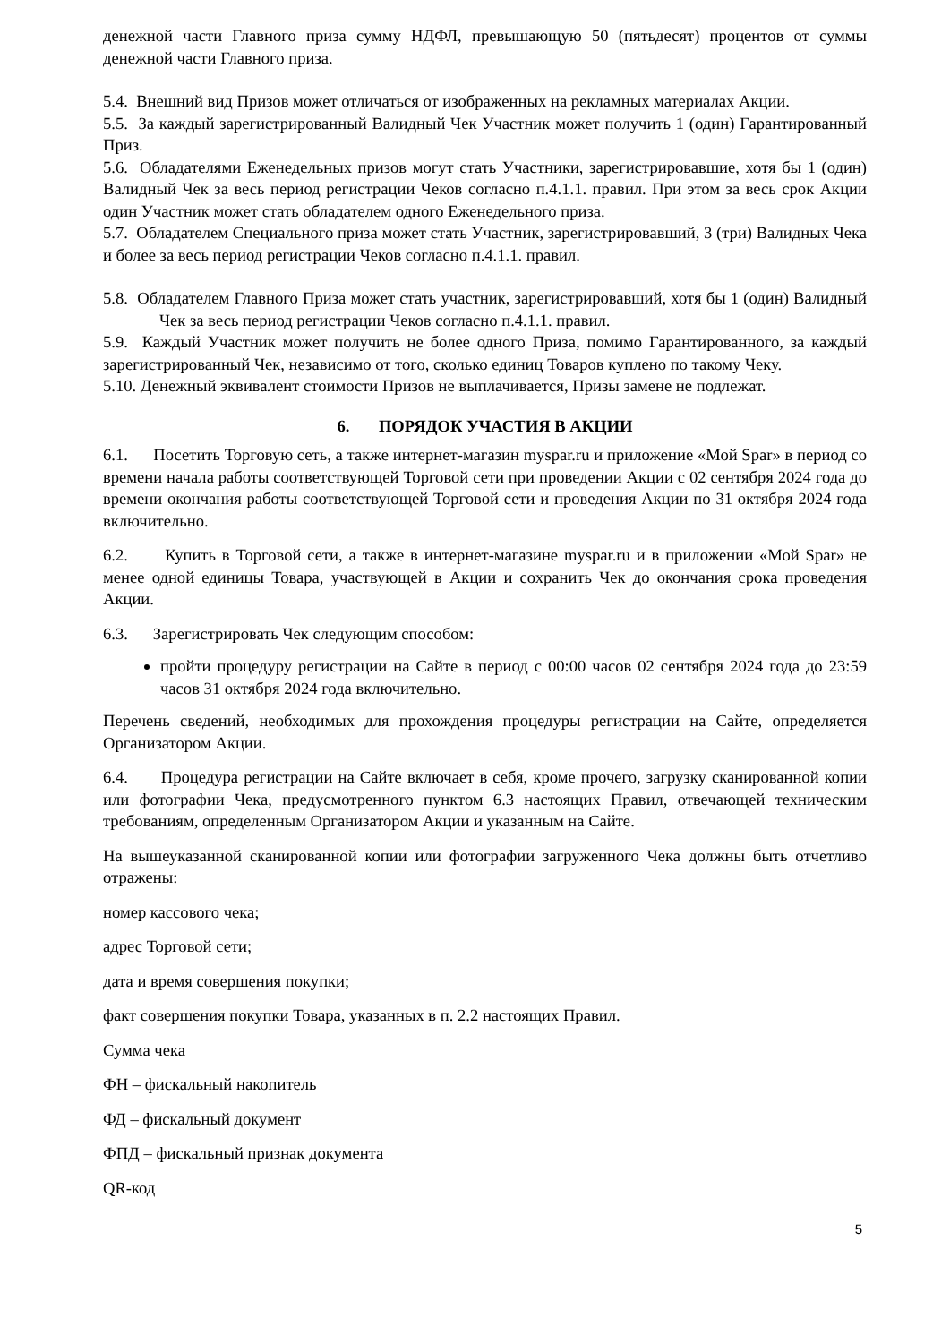денежной части Главного приза сумму НДФЛ, превышающую 50 (пятьдесят) процентов от суммы денежной части Главного приза.
5.4. Внешний вид Призов может отличаться от изображенных на рекламных материалах Акции.
5.5. За каждый зарегистрированный Валидный Чек Участник может получить 1 (один) Гарантированный Приз.
5.6. Обладателями Еженедельных призов могут стать Участники, зарегистрировавшие, хотя бы 1 (один) Валидный Чек за весь период регистрации Чеков согласно п.4.1.1. правил. При этом за весь срок Акции один Участник может стать обладателем одного Еженедельного приза.
5.7. Обладателем Специального приза может стать Участник, зарегистрировавший, 3 (три) Валидных Чека и более за весь период регистрации Чеков согласно п.4.1.1. правил.
5.8. Обладателем Главного Приза может стать участник, зарегистрировавший, хотя бы 1 (один) Валидный Чек за весь период регистрации Чеков согласно п.4.1.1. правил.
5.9. Каждый Участник может получить не более одного Приза, помимо Гарантированного, за каждый зарегистрированный Чек, независимо от того, сколько единиц Товаров куплено по такому Чеку.
5.10. Денежный эквивалент стоимости Призов не выплачивается, Призы замене не подлежат.
6. ПОРЯДОК УЧАСТИЯ В АКЦИИ
6.1. Посетить Торговую сеть, а также интернет-магазин myspar.ru и приложение «Мой Spar» в период со времени начала работы соответствующей Торговой сети при проведении Акции с 02 сентября 2024 года до времени окончания работы соответствующей Торговой сети и проведения Акции по 31 октября 2024 года включительно.
6.2. Купить в Торговой сети, а также в интернет-магазине myspar.ru и в приложении «Мой Spar» не менее одной единицы Товара, участвующей в Акции и сохранить Чек до окончания срока проведения Акции.
6.3. Зарегистрировать Чек следующим способом:
пройти процедуру регистрации на Сайте в период с 00:00 часов 02 сентября 2024 года до 23:59 часов 31 октября 2024 года включительно.
Перечень сведений, необходимых для прохождения процедуры регистрации на Сайте, определяется Организатором Акции.
6.4. Процедура регистрации на Сайте включает в себя, кроме прочего, загрузку сканированной копии или фотографии Чека, предусмотренного пунктом 6.3 настоящих Правил, отвечающей техническим требованиям, определенным Организатором Акции и указанным на Сайте.
На вышеуказанной сканированной копии или фотографии загруженного Чека должны быть отчетливо отражены:
номер кассового чека;
адрес Торговой сети;
дата и время совершения покупки;
факт совершения покупки Товара, указанных в п. 2.2 настоящих Правил.
Сумма чека
ФН – фискальный накопитель
ФД – фискальный документ
ФПД – фискальный признак документа
QR-код
5